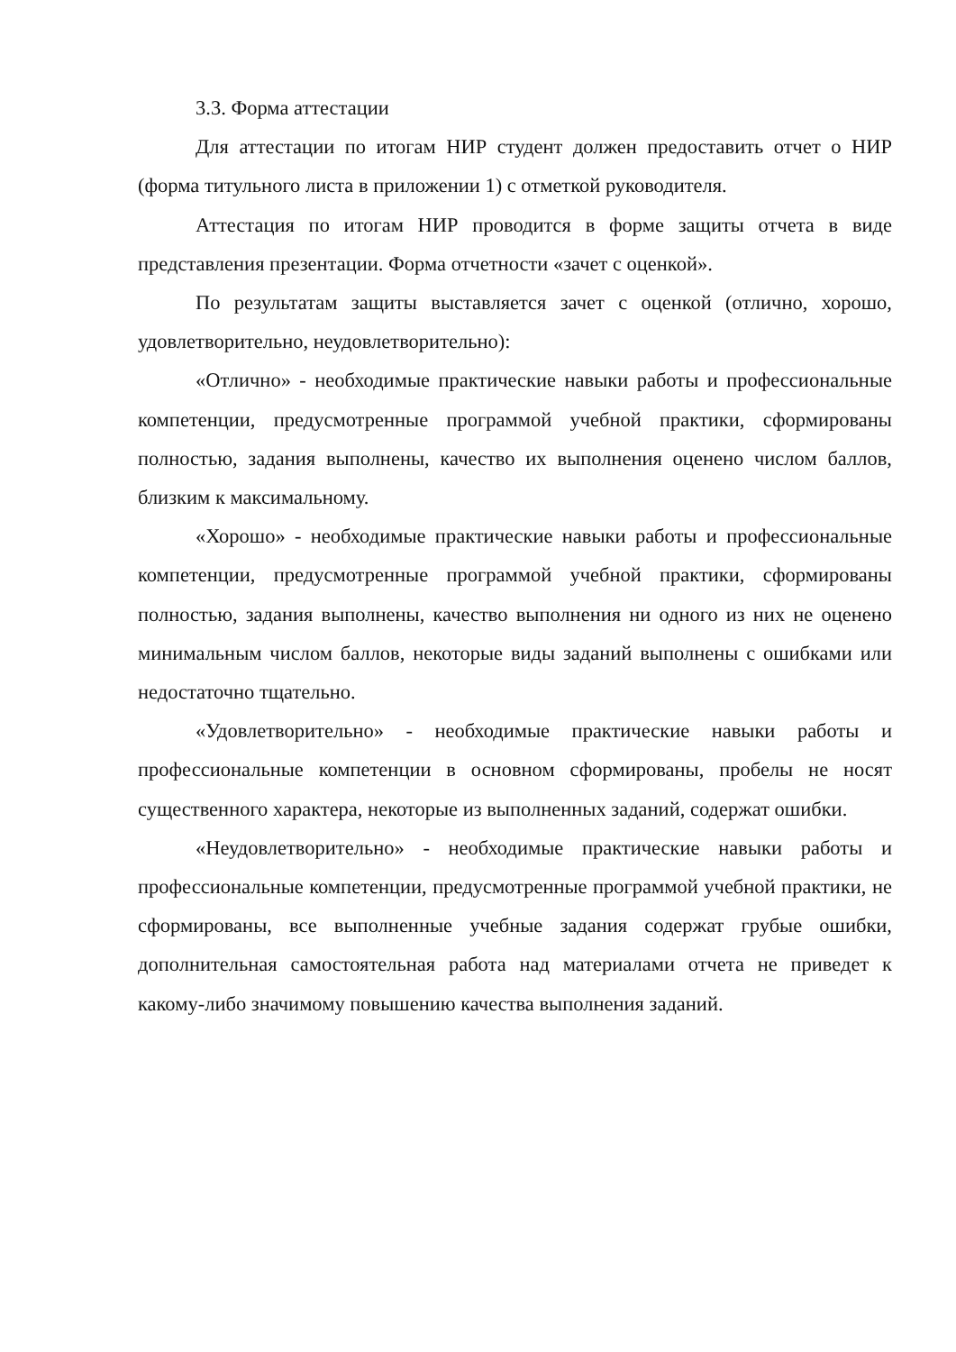3.3. Форма аттестации
Для аттестации по итогам НИР студент должен предоставить отчет о НИР (форма титульного листа в приложении 1) с отметкой руководителя.
Аттестация по итогам НИР проводится в форме защиты отчета в виде представления презентации. Форма отчетности «зачет с оценкой».
По результатам защиты выставляется зачет с оценкой (отлично, хорошо, удовлетворительно, неудовлетворительно):
«Отлично» - необходимые практические навыки работы и профессиональные компетенции, предусмотренные программой учебной практики, сформированы полностью, задания выполнены, качество их выполнения оценено числом баллов, близким к максимальному.
«Хорошо» - необходимые практические навыки работы и профессиональные компетенции, предусмотренные программой учебной практики, сформированы полностью, задания выполнены, качество выполнения ни одного из них не оценено минимальным числом баллов, некоторые виды заданий выполнены с ошибками или недостаточно тщательно.
«Удовлетворительно» - необходимые практические навыки работы и профессиональные компетенции в основном сформированы, пробелы не носят существенного характера, некоторые из выполненных заданий, содержат ошибки.
«Неудовлетворительно» - необходимые практические навыки работы и профессиональные компетенции, предусмотренные программой учебной практики, не сформированы, все выполненные учебные задания содержат грубые ошибки, дополнительная самостоятельная работа над материалами отчета не приведет к какому-либо значимому повышению качества выполнения заданий.